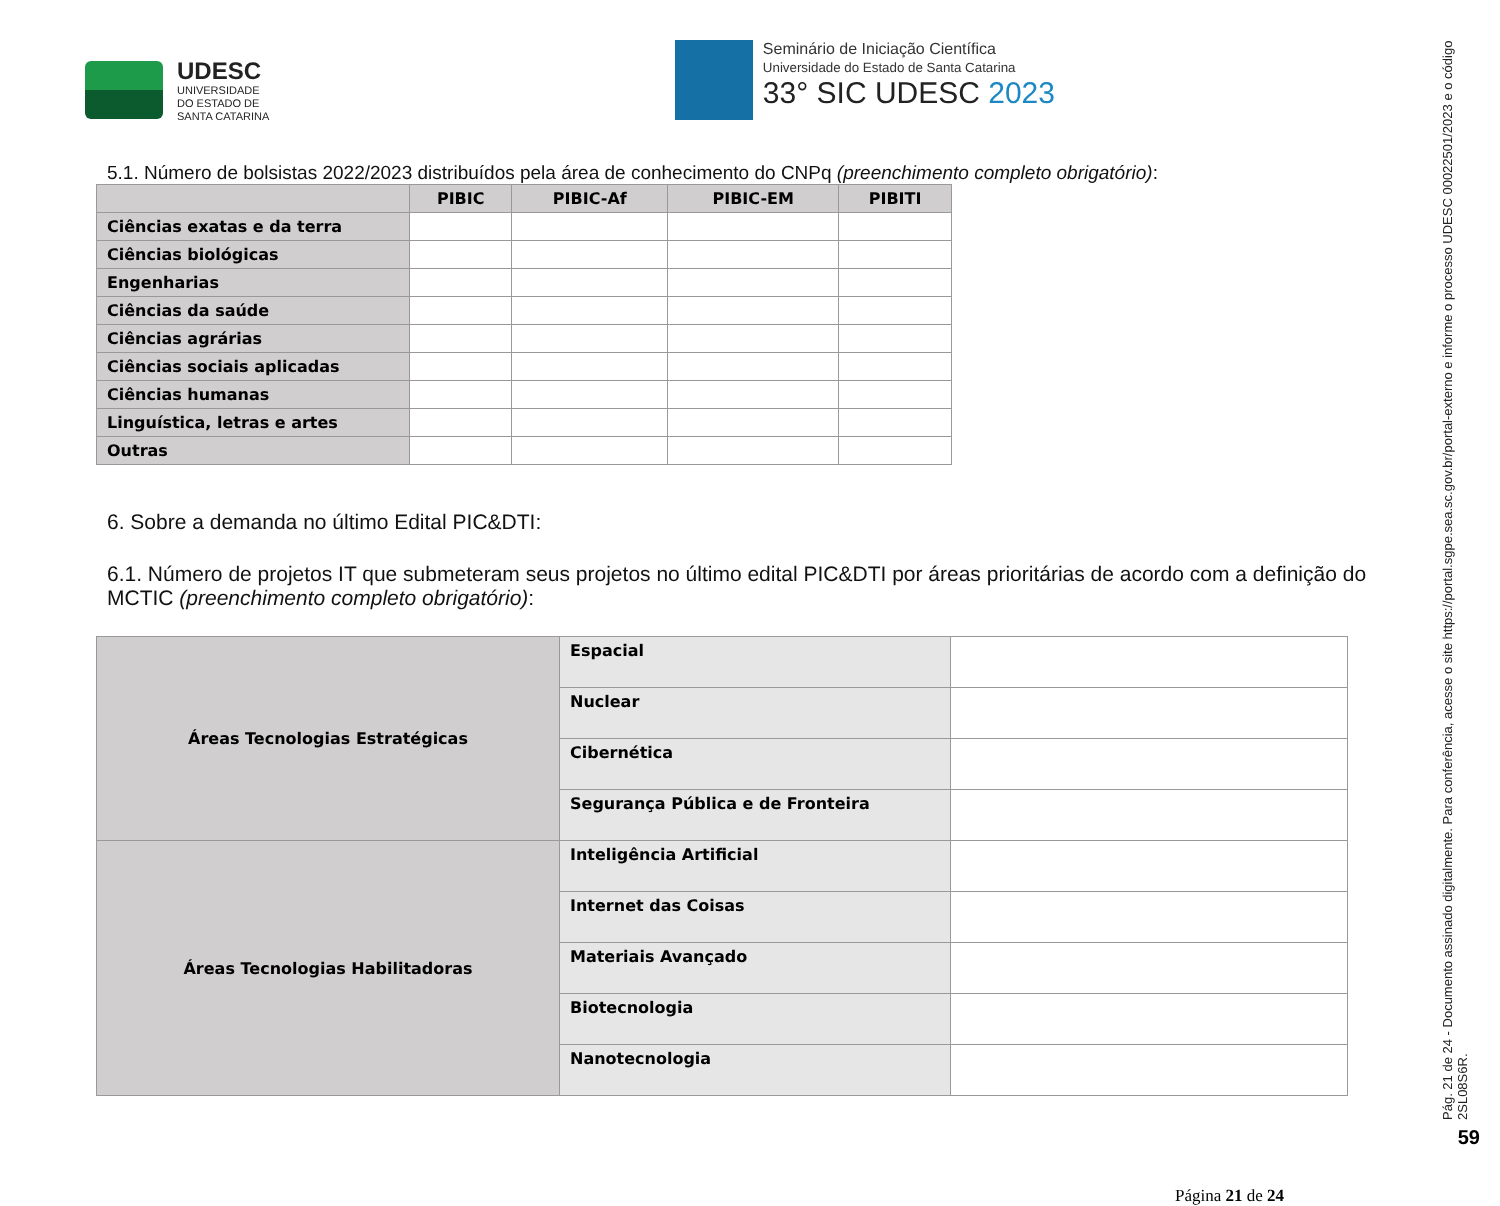UDESC
UNIVERSIDADE
DO ESTADO DE
SANTA CATARINA
Seminário de Iniciação Científica
Universidade do Estado de Santa Catarina
33° SIC UDESC 2023
5.1. Número de bolsistas 2022/2023 distribuídos pela área de conhecimento do CNPq (preenchimento completo obrigatório):
| | PIBIC | PIBIC-Af | PIBIC-EM | PIBITI |
| --- | --- | --- | --- | --- |
| Ciências exatas e da terra | | | | |
| Ciências biológicas | | | | |
| Engenharias | | | | |
| Ciências da saúde | | | | |
| Ciências agrárias | | | | |
| Ciências sociais aplicadas | | | | |
| Ciências humanas | | | | |
| Linguística, letras e artes | | | | |
| Outras | | | | |
6. Sobre a demanda no último Edital PIC&DTI:
6.1. Número de projetos IT que submeteram seus projetos no último edital PIC&DTI por áreas prioritárias de acordo com a definição do MCTIC (preenchimento completo obrigatório):
| Áreas Tecnologias Estratégicas | Espacial | |
| | Nuclear | |
| | Cibernética | |
| | Segurança Pública e de Fronteira | |
| Áreas Tecnologias Habilitadoras | Inteligência Artificial | |
| | Internet das Coisas | |
| | Materiais Avançado | |
| | Biotecnologia | |
| | Nanotecnologia | |
Página 21 de 24
Pág. 21 de 24 - Documento assinado digitalmente. Para conferência, acesse o site https://portal.sgpe.sea.sc.gov.br/portal-externo e informe o processo UDESC 00022501/2023 e o código 2SL08S6R.
59